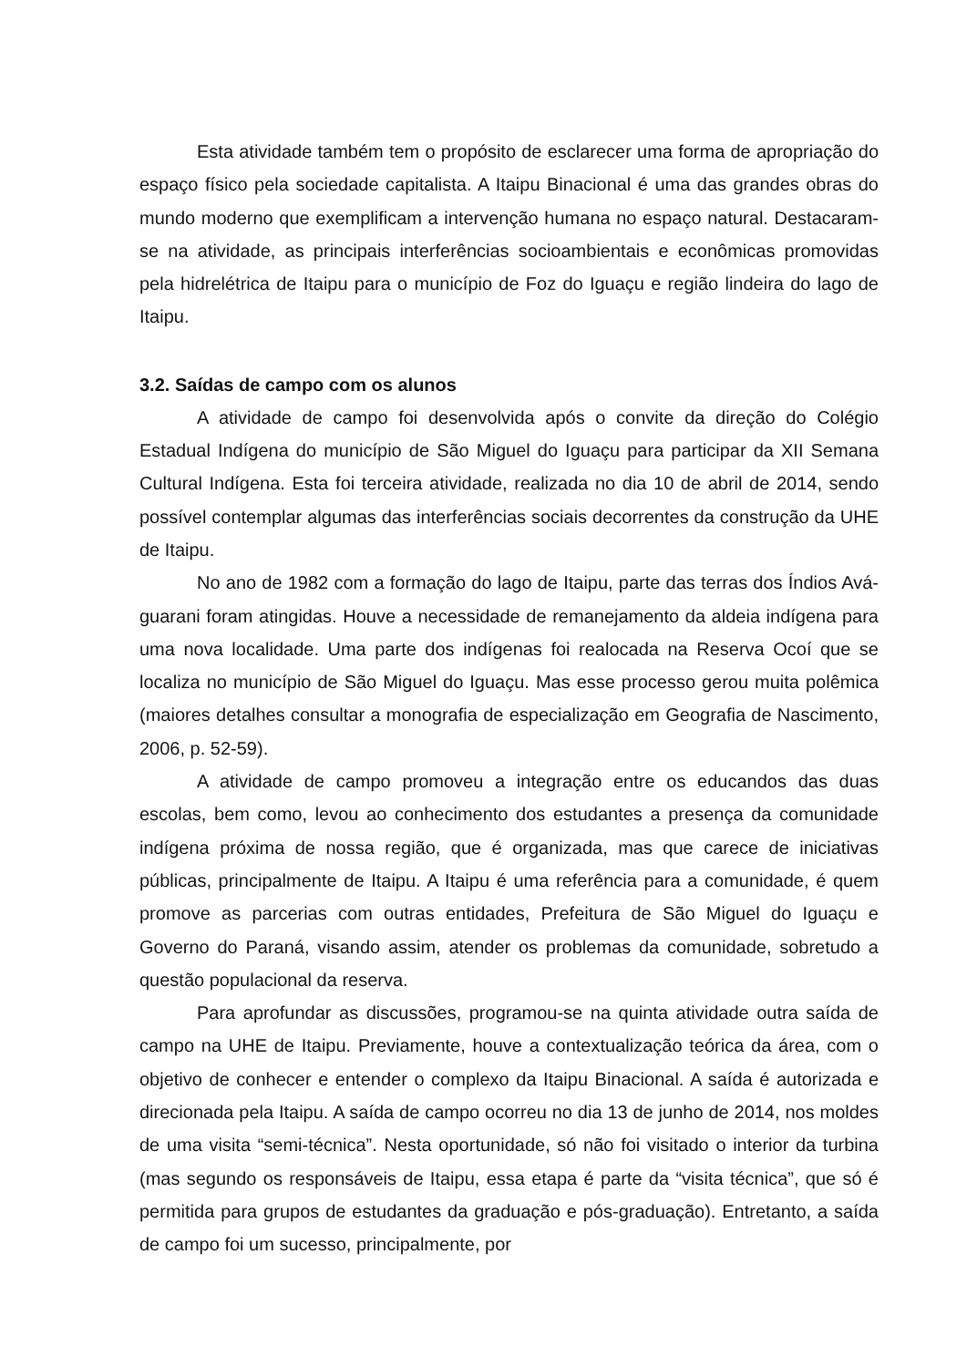Esta atividade também tem o propósito de esclarecer uma forma de apropriação do espaço físico pela sociedade capitalista. A Itaipu Binacional é uma das grandes obras do mundo moderno que exemplificam a intervenção humana no espaço natural. Destacaram-se na atividade, as principais interferências socioambientais e econômicas promovidas pela hidrelétrica de Itaipu para o município de Foz do Iguaçu e região lindeira do lago de Itaipu.
3.2. Saídas de campo com os alunos
A atividade de campo foi desenvolvida após o convite da direção do Colégio Estadual Indígena do município de São Miguel do Iguaçu para participar da XII Semana Cultural Indígena. Esta foi terceira atividade, realizada no dia 10 de abril de 2014, sendo possível contemplar algumas das interferências sociais decorrentes da construção da UHE de Itaipu.
No ano de 1982 com a formação do lago de Itaipu, parte das terras dos Índios Avá-guarani foram atingidas. Houve a necessidade de remanejamento da aldeia indígena para uma nova localidade. Uma parte dos indígenas foi realocada na Reserva Ocoí que se localiza no município de São Miguel do Iguaçu. Mas esse processo gerou muita polêmica (maiores detalhes consultar a monografia de especialização em Geografia de Nascimento, 2006, p. 52-59).
A atividade de campo promoveu a integração entre os educandos das duas escolas, bem como, levou ao conhecimento dos estudantes a presença da comunidade indígena próxima de nossa região, que é organizada, mas que carece de iniciativas públicas, principalmente de Itaipu. A Itaipu é uma referência para a comunidade, é quem promove as parcerias com outras entidades, Prefeitura de São Miguel do Iguaçu e Governo do Paraná, visando assim, atender os problemas da comunidade, sobretudo a questão populacional da reserva.
Para aprofundar as discussões, programou-se na quinta atividade outra saída de campo na UHE de Itaipu. Previamente, houve a contextualização teórica da área, com o objetivo de conhecer e entender o complexo da Itaipu Binacional. A saída é autorizada e direcionada pela Itaipu. A saída de campo ocorreu no dia 13 de junho de 2014, nos moldes de uma visita “semi-técnica”. Nesta oportunidade, só não foi visitado o interior da turbina (mas segundo os responsáveis de Itaipu, essa etapa é parte da “visita técnica”, que só é permitida para grupos de estudantes da graduação e pós-graduação). Entretanto, a saída de campo foi um sucesso, principalmente, por